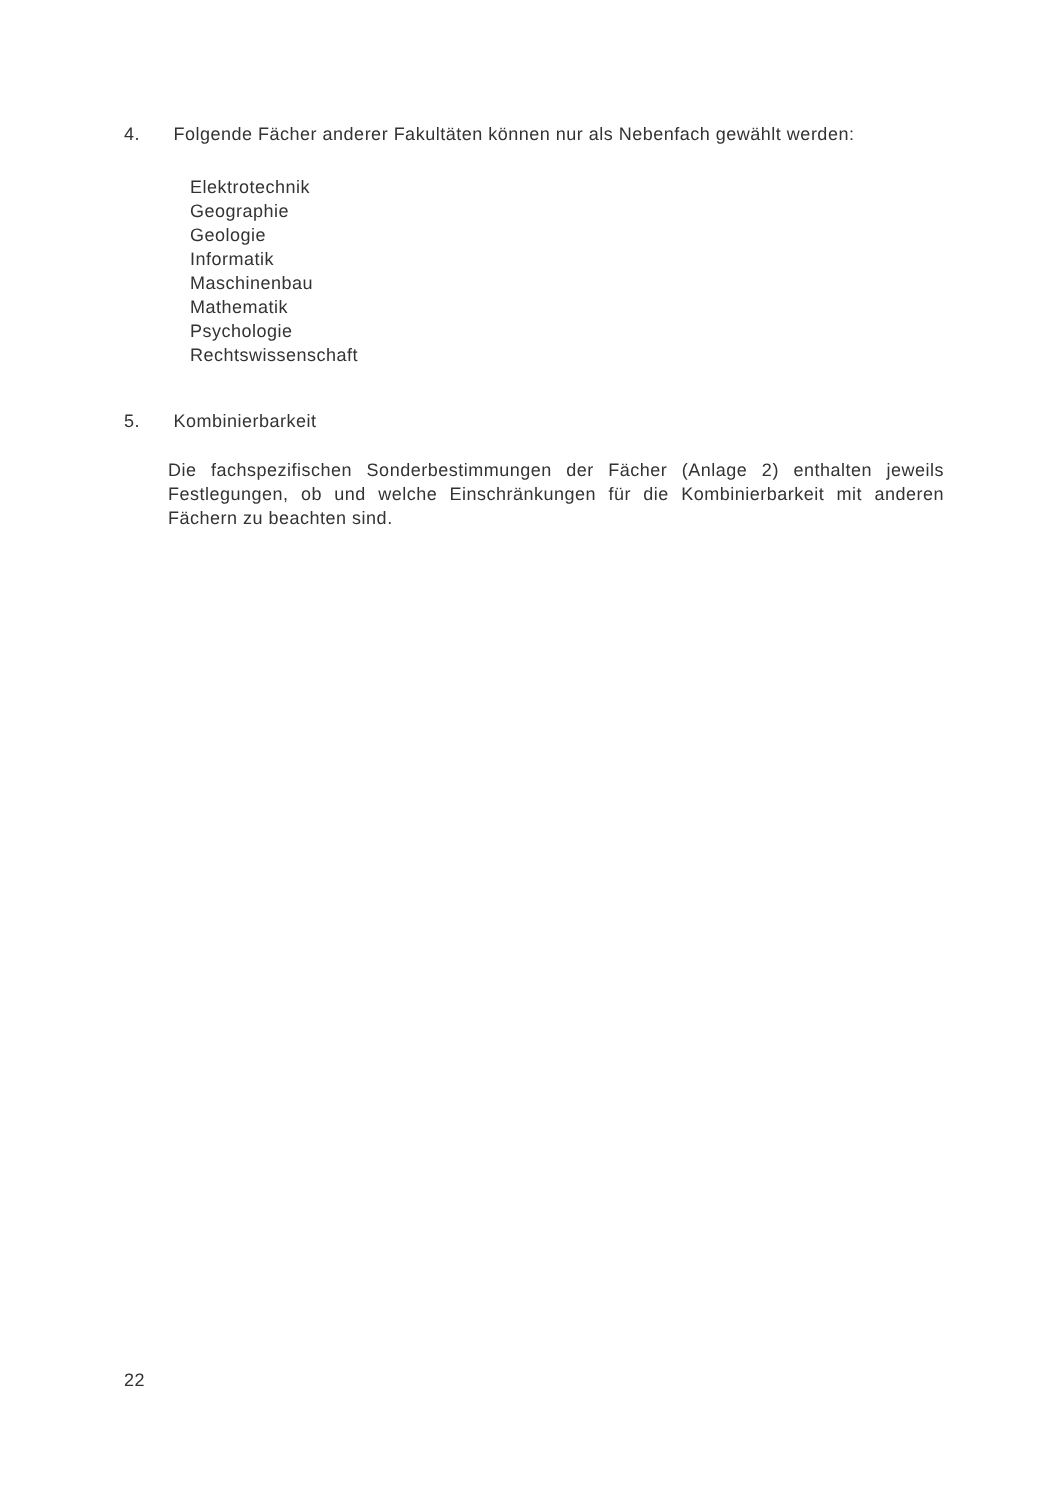4. Folgende Fächer anderer Fakultäten können nur als Nebenfach gewählt werden:
Elektrotechnik
Geographie
Geologie
Informatik
Maschinenbau
Mathematik
Psychologie
Rechtswissenschaft
5. Kombinierbarkeit
Die fachspezifischen Sonderbestimmungen der Fächer (Anlage 2) enthalten jeweils Festlegungen, ob und welche Einschränkungen für die Kombinierbarkeit mit anderen Fächern zu beachten sind.
22